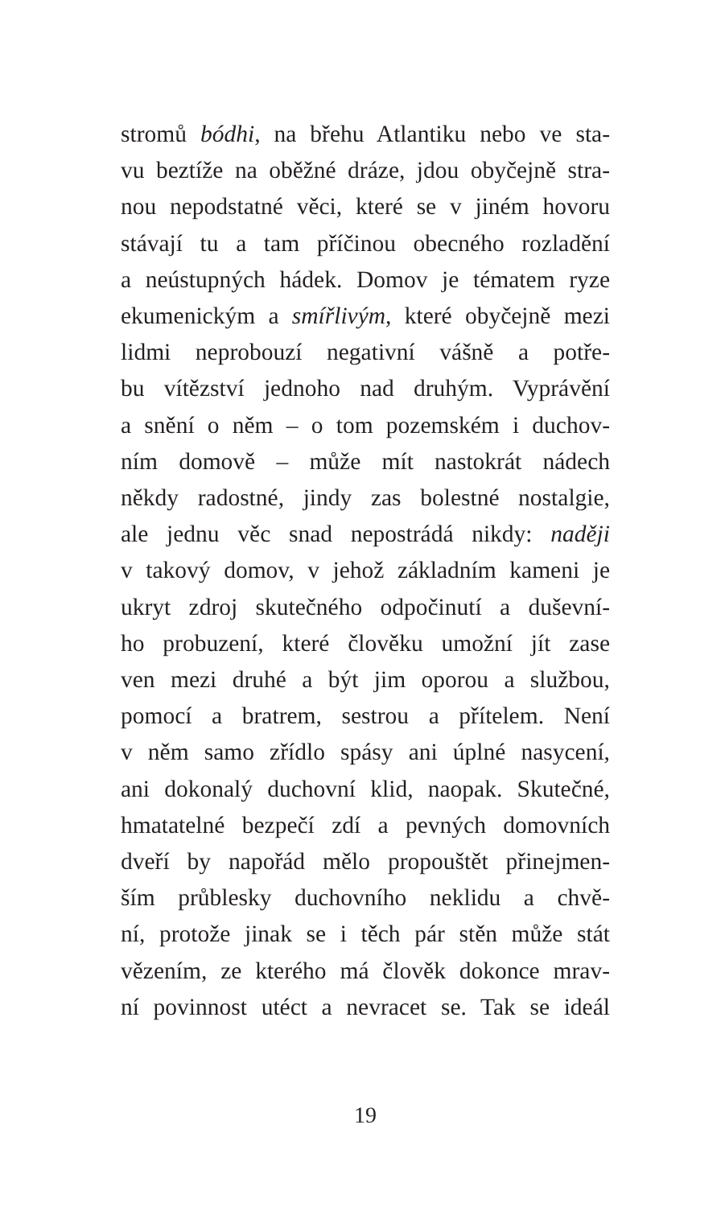stromů bódhi, na břehu Atlantiku nebo ve sta-
vu beztíže na oběžné dráze, jdou obyčejně stra-
nou nepodstatné věci, které se v jiném hovoru
stávají tu a tam příčinou obecného rozladění
a neústupných hádek. Domov je tématem ryze
ekumenickým a smířlivým, které obyčejně mezi
lidmi neprobouzí negativní vášně a potře-
bu vítězství jednoho nad druhým. Vyprávění
a snění o něm – o tom pozemském i duchov-
ním domově – může mít nastokrát nádech
někdy radostné, jindy zas bolestné nostalgie,
ale jednu věc snad nepostrádá nikdy: naději
v takový domov, v jehož základním kameni je
ukryt zdroj skutečného odpočinutí a duševní-
ho probuzení, které člověku umožní jít zase
ven mezi druhé a být jim oporou a službou,
pomocí a bratrem, sestrou a přítelem. Není
v něm samo zřídlo spásy ani úplné nasycení,
ani dokonalý duchovní klid, naopak. Skutečné,
hmatatelné bezpečí zdí a pevných domovních
dveří by napořád mělo propouštět přinejmen-
ším průblesky duchovního neklidu a chvě-
ní, protože jinak se i těch pár stěn může stát
vězením, ze kterého má člověk dokonce mrav-
ní povinnost utéct a nevracet se. Tak se ideál
19